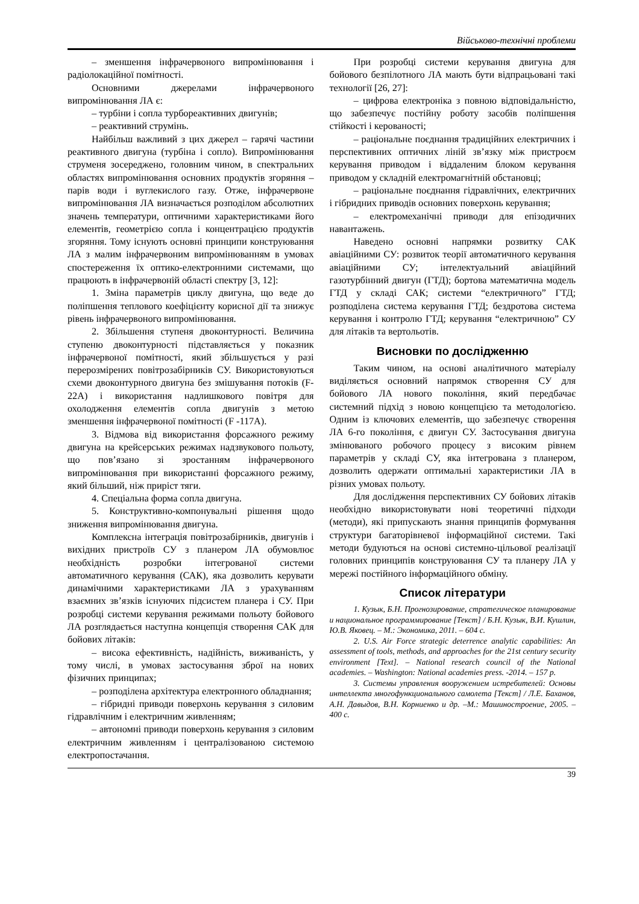Військово-технічні проблеми
– зменшення інфрачервоного випромінювання і радіолокаційної помітності.
Основними джерелами інфрачервоного випромінювання ЛА є:
– турбіни і сопла турбореактивних двигунів;
– реактивний струмінь.
Найбільш важливий з цих джерел – гарячі частини реактивного двигуна (турбіна і сопло). Випромінювання струменя зосереджено, головним чином, в спектральних областях випромінювання основних продуктів згоряння – парів води і вуглекислого газу. Отже, інфрачервоне випромінювання ЛА визначається розподілом абсолютних значень температури, оптичними характеристиками його елементів, геометрією сопла і концентрацією продуктів згоряння. Тому існують основні принципи конструювання ЛА з малим інфрачервоним випромінюванням в умовах спостереження їх оптико-електронними системами, що працюють в інфрачервоній області спектру [3, 12]:
1. Зміна параметрів циклу двигуна, що веде до поліпшення теплового коефіцієнту корисної дії та знижує рівень інфрачервоного випромінювання.
2. Збільшення ступеня двоконтурності. Величина ступеню двоконтурності підставляється у показник інфрачервоної помітності, який збільшується у разі перерозмірених повітрозабірників СУ. Використовуються схеми двоконтурного двигуна без змішування потоків (F-22A) і використання надлишкового повітря для охолодження елементів сопла двигунів з метою зменшення інфрачервоної помітності (F -117A).
3. Відмова від використання форсажного режиму двигуна на крейсерських режимах надзвукового польоту, що пов’язано зі зростанням інфрачервоного випромінювання при використанні форсажного режиму, який більший, ніж приріст тяги.
4. Спеціальна форма сопла двигуна.
5. Конструктивно-компонувальні рішення щодо зниження випромінювання двигуна.
Комплексна інтеграція повітрозабірників, двигунів і вихідних пристроїв СУ з планером ЛА обумовлює необхідність розробки інтегрованої системи автоматичного керування (САК), яка дозволить керувати динамічними характеристиками ЛА з урахуванням взаємних зв’язків існуючих підсистем планера і СУ. При розробці системи керування режимами польоту бойового ЛА розглядається наступна концепція створення САК для бойових літаків:
– висока ефективність, надійність, виживаність, у тому числі, в умовах застосування зброї на нових фізичних принципах;
– розподілена архітектура електронного обладнання;
– гібридні приводи поверхонь керування з силовим гідравлічним і електричним живленням;
– автономні приводи поверхонь керування з силовим електричним живленням і централізованою системою електропостачання.
При розробці системи керування двигуна для бойового безпілотного ЛА мають бути відпрацьовані такі технології [26, 27]:
– цифрова електроніка з повною відповідальністю, що забезпечує постійну роботу засобів поліпшення стійкості і керованості;
– раціональне поєднання традиційних електричних і перспективних оптичних ліній зв’язку між пристроєм керування приводом і віддаленим блоком керування приводом у складній електромагнітній обстановці;
– раціональне поєднання гідравлічних, електричних і гібридних приводів основних поверхонь керування;
– електромеханічні приводи для епізодичних навантажень.
Наведено основні напрямки розвитку САК авіаційними СУ: розвиток теорії автоматичного керування авіаційними СУ; інтелектуальний авіаційний газотурбінний двигун (ГТД); бортова математична модель ГТД у складі САК; системи “електричного” ГТД; розподілена система керування ГТД; бездротова система керування і контролю ГТД; керування “електричною” СУ для літаків та вертольотів.
Висновки по дослідженню
Таким чином, на основі аналітичного матеріалу виділяється основний напрямок створення СУ для бойового ЛА нового покоління, який передбачає системний підхід з новою концепцією та методологією. Одним із ключових елементів, що забезпечує створення ЛА 6-го покоління, є двигун СУ. Застосування двигуна змінюваного робочого процесу з високим рівнем параметрів у складі СУ, яка інтегрована з планером, дозволить одержати оптимальні характеристики ЛА в різних умовах польоту.
Для дослідження перспективних СУ бойових літаків необхідно використовувати нові теоретичні підходи (методи), які припускають знання принципів формування структури багаторівневої інформаційної системи. Такі методи будуються на основі системно-цільової реалізації головних принципів конструювання СУ та планеру ЛА у мережі постійного інформаційного обміну.
Список літератури
1. Кузык, Б.Н. Прогнозирование, стратегическое планирование и национальное программирование [Текст] / Б.Н. Кузык, В.И. Кушлин, Ю.В. Яковец. – М.: Экономика, 2011. – 604 с.
2. U.S. Air Force strategic deterrence analytic capabilities: An assessment of tools, methods, and approaches for the 21st century security environment [Text]. – National research council of the National academies. – Washington: National academies press. -2014. – 157 p.
3. Системы управления вооружением истребителей: Основы интеллекта многофункционального самолета [Текст] / Л.Е. Баханов, А.Н. Давыдов, В.Н. Корниенко и др. –М.: Машиностроение, 2005. – 400 с.
39